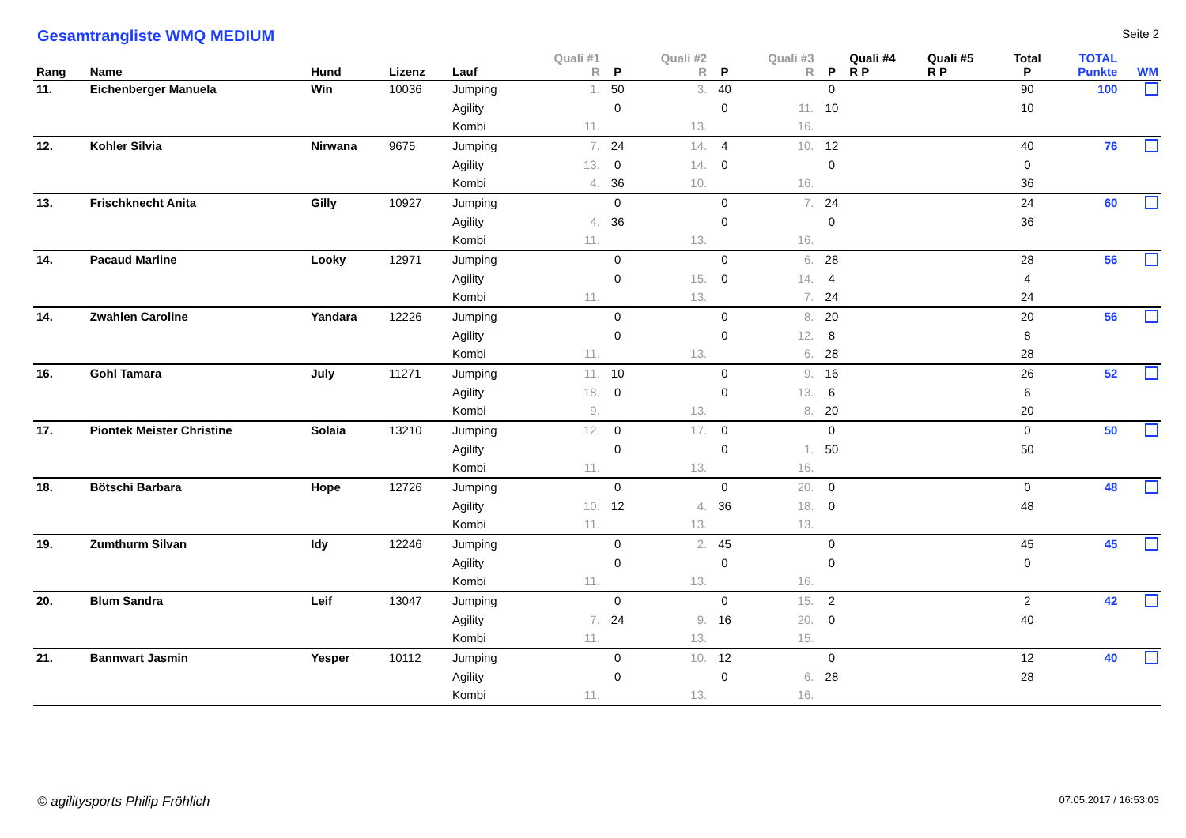Gesamtrangliste WMQ MEDIUM
Seite 2
| Rang | Name | Hund | Lizenz | Lauf | Quali #1 R | P | Quali #2 R | P | Quali #3 R | P | Quali #4 R P | Quali #5 R P | Total P | TOTAL Punkte | WM |
| --- | --- | --- | --- | --- | --- | --- | --- | --- | --- | --- | --- | --- | --- | --- | --- |
| 11. | Eichenberger Manuela | Win | 10036 | Jumping | 1. | 50 | 3. | 40 | | 0 | | | 90 | 100 | |
| | | | | Agility | | 0 | | 0 | 11. | 10 | | | 10 | | |
| | | | | Kombi | 11. | | 13. | | 16. | | | | | | |
| 12. | Kohler Silvia | Nirwana | 9675 | Jumping | 7. | 24 | 14. | 4 | 10. | 12 | | | 40 | 76 | |
| | | | | Agility | 13. | 0 | 14. | 0 | | 0 | | | 0 | | |
| | | | | Kombi | 4. | 36 | 10. | | 16. | | | | 36 | | |
| 13. | Frischknecht Anita | Gilly | 10927 | Jumping | | 0 | | 0 | 7. | 24 | | | 24 | 60 | |
| | | | | Agility | 4. | 36 | | 0 | | 0 | | | 36 | | |
| | | | | Kombi | 11. | | 13. | | 16. | | | | | | |
| 14. | Pacaud Marline | Looky | 12971 | Jumping | | 0 | | 0 | 6. | 28 | | | 28 | 56 | |
| | | | | Agility | | 0 | 15. | 0 | 14. | 4 | | | 4 | | |
| | | | | Kombi | 11. | | 13. | | 7. | 24 | | | 24 | | |
| 14. | Zwahlen Caroline | Yandara | 12226 | Jumping | | 0 | | 0 | 8. | 20 | | | 20 | 56 | |
| | | | | Agility | | 0 | | 0 | 12. | 8 | | | 8 | | |
| | | | | Kombi | 11. | | 13. | | 6. | 28 | | | 28 | | |
| 16. | Gohl Tamara | July | 11271 | Jumping | 11. | 10 | | 0 | 9. | 16 | | | 26 | 52 | |
| | | | | Agility | 18. | 0 | | 0 | 13. | 6 | | | 6 | | |
| | | | | Kombi | 9. | | 13. | | 8. | 20 | | | 20 | | |
| 17. | Piontek Meister Christine | Solaia | 13210 | Jumping | 12. | 0 | 17. | 0 | | 0 | | | 0 | 50 | |
| | | | | Agility | | 0 | | 0 | 1. | 50 | | | 50 | | |
| | | | | Kombi | 11. | | 13. | | 16. | | | | | | |
| 18. | Bötschi Barbara | Hope | 12726 | Jumping | | 0 | | 0 | 20. | 0 | | | 0 | 48 | |
| | | | | Agility | 10. | 12 | 4. | 36 | 18. | 0 | | | 48 | | |
| | | | | Kombi | 11. | | 13. | | 13. | | | | | | |
| 19. | Zumthurm Silvan | Idy | 12246 | Jumping | | 0 | 2. | 45 | | 0 | | | 45 | 45 | |
| | | | | Agility | | 0 | | 0 | | 0 | | | 0 | | |
| | | | | Kombi | 11. | | 13. | | 16. | | | | | | |
| 20. | Blum Sandra | Leif | 13047 | Jumping | | 0 | | 0 | 15. | 2 | | | 2 | 42 | |
| | | | | Agility | 7. | 24 | 9. | 16 | 20. | 0 | | | 40 | | |
| | | | | Kombi | 11. | | 13. | | 15. | | | | | | |
| 21. | Bannwart Jasmin | Yesper | 10112 | Jumping | | 0 | 10. | 12 | | 0 | | | 12 | 40 | |
| | | | | Agility | | 0 | | 0 | 6. | 28 | | | 28 | | |
| | | | | Kombi | 11. | | 13. | | 16. | | | | | | |
© agilitysports Philip Fröhlich 07.05.2017 / 16:53:03